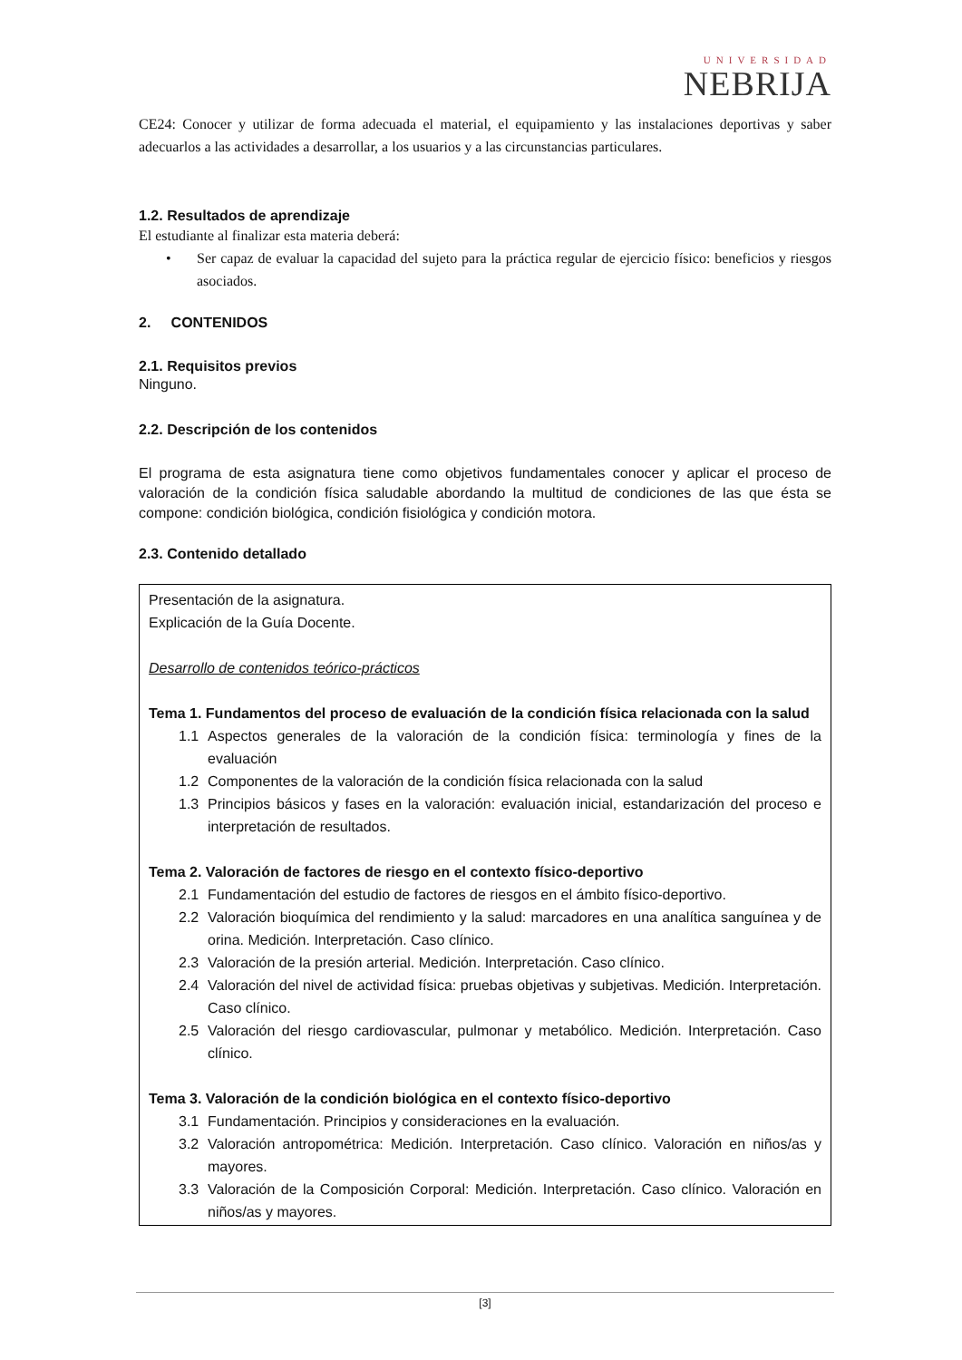UNIVERSIDAD
NEBRIJA
CE24: Conocer y utilizar de forma adecuada el material, el equipamiento y las instalaciones deportivas y saber adecuarlos a las actividades a desarrollar, a los usuarios y a las circunstancias particulares.
1.2. Resultados de aprendizaje
El estudiante al finalizar esta materia deberá:
• Ser capaz de evaluar la capacidad del sujeto para la práctica regular de ejercicio físico: beneficios y riesgos asociados.
2. CONTENIDOS
2.1. Requisitos previos
Ninguno.
2.2. Descripción de los contenidos
El programa de esta asignatura tiene como objetivos fundamentales conocer y aplicar el proceso de valoración de la condición física saludable abordando la multitud de condiciones de las que ésta se compone: condición biológica, condición fisiológica y condición motora.
2.3. Contenido detallado
Presentación de la asignatura.
Explicación de la Guía Docente.
Desarrollo de contenidos teórico-prácticos
Tema 1. Fundamentos del proceso de evaluación de la condición física relacionada con la salud
1.1 Aspectos generales de la valoración de la condición física: terminología y fines de la evaluación
1.2 Componentes de la valoración de la condición física relacionada con la salud
1.3 Principios básicos y fases en la valoración: evaluación inicial, estandarización del proceso e interpretación de resultados.
Tema 2. Valoración de factores de riesgo en el contexto físico-deportivo
2.1 Fundamentación del estudio de factores de riesgos en el ámbito físico-deportivo.
2.2 Valoración bioquímica del rendimiento y la salud: marcadores en una analítica sanguínea y de orina. Medición. Interpretación. Caso clínico.
2.3 Valoración de la presión arterial. Medición. Interpretación. Caso clínico.
2.4 Valoración del nivel de actividad física: pruebas objetivas y subjetivas. Medición. Interpretación. Caso clínico.
2.5 Valoración del riesgo cardiovascular, pulmonar y metabólico. Medición. Interpretación. Caso clínico.
Tema 3. Valoración de la condición biológica en el contexto físico-deportivo
3.1 Fundamentación. Principios y consideraciones en la evaluación.
3.2 Valoración antropométrica: Medición. Interpretación. Caso clínico. Valoración en niños/as y mayores.
3.3 Valoración de la Composición Corporal: Medición. Interpretación. Caso clínico. Valoración en niños/as y mayores.
[3]